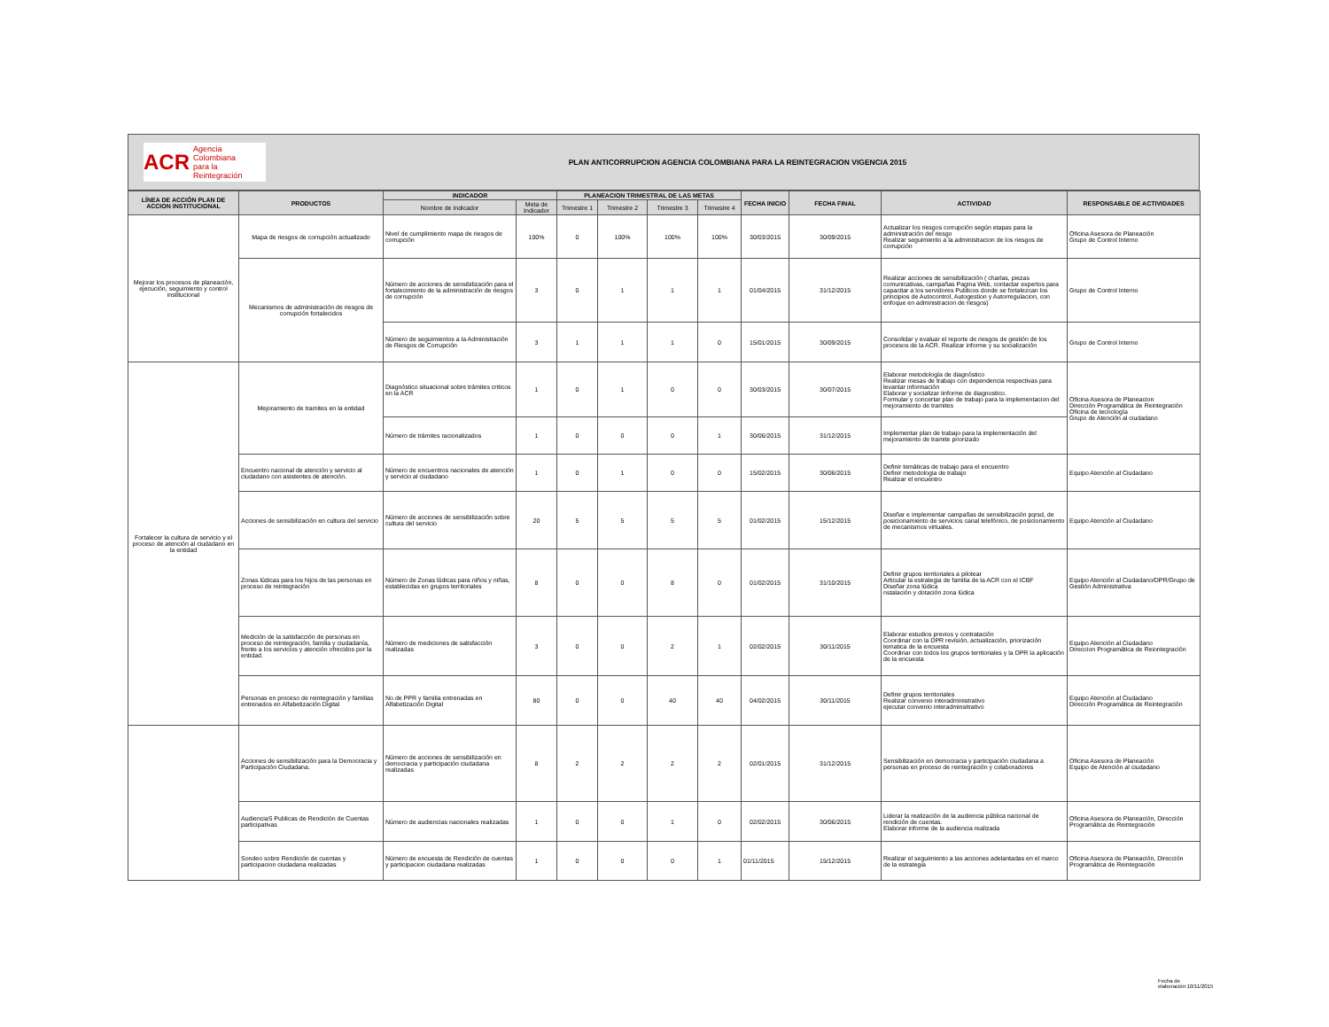ACR Agencia Colombiana
para la Reintegración
PLAN ANTICORRUPCION AGENCIA COLOMBIANA PARA LA REINTEGRACION VIGENCIA 2015
| LÍNEA DE ACCIÓN PLAN DE ACCION INSTITUCIONAL | PRODUCTOS | INDICADOR | | PLANEACION TRIMESTRAL DE LAS METAS | | | | FECHA INICIO | FECHA FINAL | ACTIVIDAD | RESPONSABLE DE ACTIVIDADES |
| --- | --- | --- | --- | --- | --- | --- | --- | --- | --- | --- | --- |
| | | Nombre de Indicador | Meta de Indicador | Trimestre 1 | Trimestre 2 | Trimestre 3 | Trimestre 4 | | | | |
| Mejorar los procesos de planeación, ejecución, seguimiento y control institucional | Mapa de riesgos de corrupción actualizado | Nivel de cumplimiento mapa de riesgos de corrupción | 100% | 0 | 100% | 100% | 100% | 30/03/2015 | 30/09/2015 | Actualizar los riesgos corrupción según etapas para la administración del riesgo Realizar seguimiento a la administracion de los riesgos de corrupción | Oficina Asesora de Planeación Grupo de Control Interno |
| | Mecanismos de administración de riesgos de corrupción fortalecidos | Número de acciones de sensibilización para el fortalecimiento de la administración de riesgos de corrupción | 3 | 0 | 1 | 1 | 1 | 01/04/2015 | 31/12/2015 | Realizar acciones de sensibilización ( charlas, piezas comunicativas, campañas Pagina Web, contactar expertos para capacitar a los servidores Publicos donde se fortalezcan los principios de Autocontrol, Autogestion y Autorregulacion, con enfoque en administracion de riesgos) | Grupo de Control Interno |
| | | Número de seguimientos a la Administración de Riesgos de Corrupción | 3 | 1 | 1 | 1 | 0 | 15/01/2015 | 30/09/2015 | Consolidar y evaluar el reporte de riesgos de gestión de los procesos de la ACR. Realizar informe y su socialización | Grupo de Control Interno |
| Fortalecer la cultura de servicio y el proceso de atención al ciudadano en la entidad | Mejoramiento de tramites en la entidad | Diagnóstico situacional sobre trámites criticos en la ACR | 1 | 0 | 1 | 0 | 0 | 30/03/2015 | 30/07/2015 | Elaborar metodología de diagnóstico Realizar mesas de trabajo con dependencia respectivas para levantar información Elaborar y socializar iinforme de diagnostico. Formular y concertar plan de trabajo para la implementacion del mejoramiento de tramites | Oficina Asesora de Planeacion Dirección Programática de Reintegración Oficina de tecnología Grupo de Atención al ciudadano |
| | | Número de trámites racionalizados | 1 | 0 | 0 | 0 | 1 | 30/06/2015 | 31/12/2015 | Implementar plan de trabajo para la implementación del mejoramiento de tramite priorizado | |
| | Encuentro nacional de atención y servicio al ciudadano con asistentes de atención. | Número de encuentros nacionales de atención y servicio al ciudadano | 1 | 0 | 1 | 0 | 0 | 15/02/2015 | 30/06/2015 | Definir temáticas de trabajo para el encuentro Definir metodologia de trabajo Realizar el encuentro | Equipo Atención al Ciudadano |
| | Acciones de sensibilización en cultura del servicio | Número de acciones de sensibilización sobre cultura del servicio | 20 | 5 | 5 | 5 | 5 | 01/02/2015 | 15/12/2015 | Diseñar e implementar campañas de sensibilización pqrsd, de posicionamiento de servicios canal telefónico, de posicionamiento de mecanismos virtuales. | Equipo Atención al Ciudadano |
| | Zonas lúdicas para los hijos de las personas en proceso de reintegración | Número de Zonas lúdicas para niños y niñas, establecidas en grupos territoriales | 8 | 0 | 0 | 8 | 0 | 01/02/2015 | 31/10/2015 | Definir grupos territoriales a pilotear Articular la estrategia de familia de la ACR con el ICBF Diseñar zona lúdica nstalación y dotación zona lúdica | Equipo Atención al Ciudadano/DPR/Grupo de Gestión Administrativa |
| | Medición de la satisfacción de personas en proceso de reintegración, familia y ciudadanía, frente a los servicios y atención ofrecidos por la entidad. | Número de mediciones de satisfacción realizadas | 3 | 0 | 0 | 2 | 1 | 02/02/2015 | 30/11/2015 | Elaborar estudios previos y contratación Coordinar con la DPR revisión, actualización, priorización tematica de la encuesta Coordinar con todos los grupos territoriales y la DPR la aplicación de la encuesta | Equipo Atención al Ciudadano Direccion Programática de Reiontegración |
| | Personas en proceso de reintegración y familias entrenados en Alfabetización Digital | No.de PPR y familia entrenadas en Alfabetización Digital | 80 | 0 | 0 | 40 | 40 | 04/02/2015 | 30/11/2015 | Definir grupos territoriales Realizar convenio interadministrativo ejecutar convenio interadminsitrativo | Equipo Atención al Ciudadano Dirección Programática de Reintegración |
| | Acciones de sensibilización para la Democracia y Participación Ciudadana. | Número de acciones de sensibilización en democracia y participación ciudadana realizadas | 8 | 2 | 2 | 2 | 2 | 02/01/2015 | 31/12/2015 | Sensibilización en democracia y participación ciudadana a personas en proceso de reintegración y colaboradores | Oficina Asesora de Planeación Equipo de Atención al ciudadano |
| | AudienciaS Publicas de Rendición de Cuentas participativas | Número de audiencias nacionales realizadas | 1 | 0 | 0 | 1 | 0 | 02/02/2015 | 30/06/2015 | Liderar la realización de la audiencia pública nacional de rendición de cuentas. Elaborar informe de la audiencia realizada | Oficina Asesora de Planeación, Dirección Programática de Reintegración |
| | Sondeo sobre Rendición de cuentas y participacion ciudadana realizadas | Número de encuesta de Rendición de cuentas y participacion ciudadana realizadas | 1 | 0 | 0 | 0 | 1 | 01/11/2015 | 15/12/2015 | Realizar el seguimiento a las acciones adelantadas en el marco de la estrategia | Oficina Asesora de Planeación, Dirección Programática de Reintegración |
Fecha de elaboración:10/11/2015